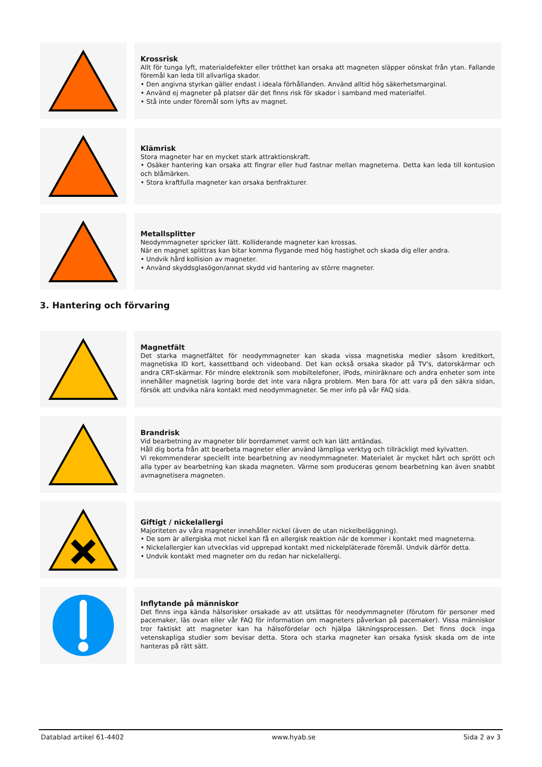Krossrisk
Allt för tunga lyft, materialdefekter eller trötthet kan orsaka att magneten släpper oönskat från ytan. Fallande föremål kan leda till allvarliga skador.
• Den angivna styrkan gäller endast i ideala förhållanden. Använd alltid hög säkerhetsmarginal.
• Använd ej magneter på platser där det finns risk för skador i samband med materialfel.
• Stå inte under föremål som lyfts av magnet.
Klämrisk
Stora magneter har en mycket stark attraktionskraft.
• Osäker hantering kan orsaka att fingrar eller hud fastnar mellan magneterna. Detta kan leda till kontusion och blåmärken.
• Stora kraftfulla magneter kan orsaka benfrakturer.
Metallsplitter
Neodymmagneter spricker lätt. Kolliderande magneter kan krossas.
När en magnet splittras kan bitar komma flygande med hög hastighet och skada dig eller andra.
• Undvik hård kollision av magneter.
• Använd skyddsglasögon/annat skydd vid hantering av större magneter.
3. Hantering och förvaring
Magnetfält
Det starka magnetfältet för neodymmagneter kan skada vissa magnetiska medier såsom kreditkort, magnetiska ID kort, kassettband och videoband. Det kan också orsaka skador på TV's, datorskärmar och andra CRT-skärmar. För mindre elektronik som mobiltelefoner, iPods, miniräknare och andra enheter som inte innehåller magnetisk lagring borde det inte vara några problem. Men bara för att vara på den säkra sidan, försök att undvika nära kontakt med neodymmagneter. Se mer info på vår FAQ sida.
Brandrisk
Vid bearbetning av magneter blir borrdammet varmt och kan lätt antändas.
Håll dig borta från att bearbeta magneter eller använd lämpliga verktyg och tillräckligt med kylvatten.
Vi rekommenderar speciellt inte bearbetning av neodymmagneter. Materialet är mycket hårt och sprött och alla typer av bearbetning kan skada magneten. Värme som produceras genom bearbetning kan även snabbt avmagnetisera magneten.
Giftigt / nickelallergi
Majoriteten av våra magneter innehåller nickel (även de utan nickelbeläggning).
• De som är allergiska mot nickel kan få en allergisk reaktion när de kommer i kontakt med magneterna.
• Nickelallergier kan utvecklas vid upprepad kontakt med nickelpläterade föremål. Undvik därför detta.
• Undvik kontakt med magneter om du redan har nickelallergi.
Inflytande på människor
Det finns inga kända hälsorisker orsakade av att utsättas för neodymmagneter (förutom för personer med pacemaker, läs ovan eller vår FAQ för information om magneters påverkan på pacemaker). Vissa människor tror faktiskt att magneter kan ha hälsofördelar och hjälpa läkningsprocessen. Det finns dock inga vetenskapliga studier som bevisar detta. Stora och starka magneter kan orsaka fysisk skada om de inte hanteras på rätt sätt.
Datablad artikel 61-4402 www.hyab.se Sida 2 av 3